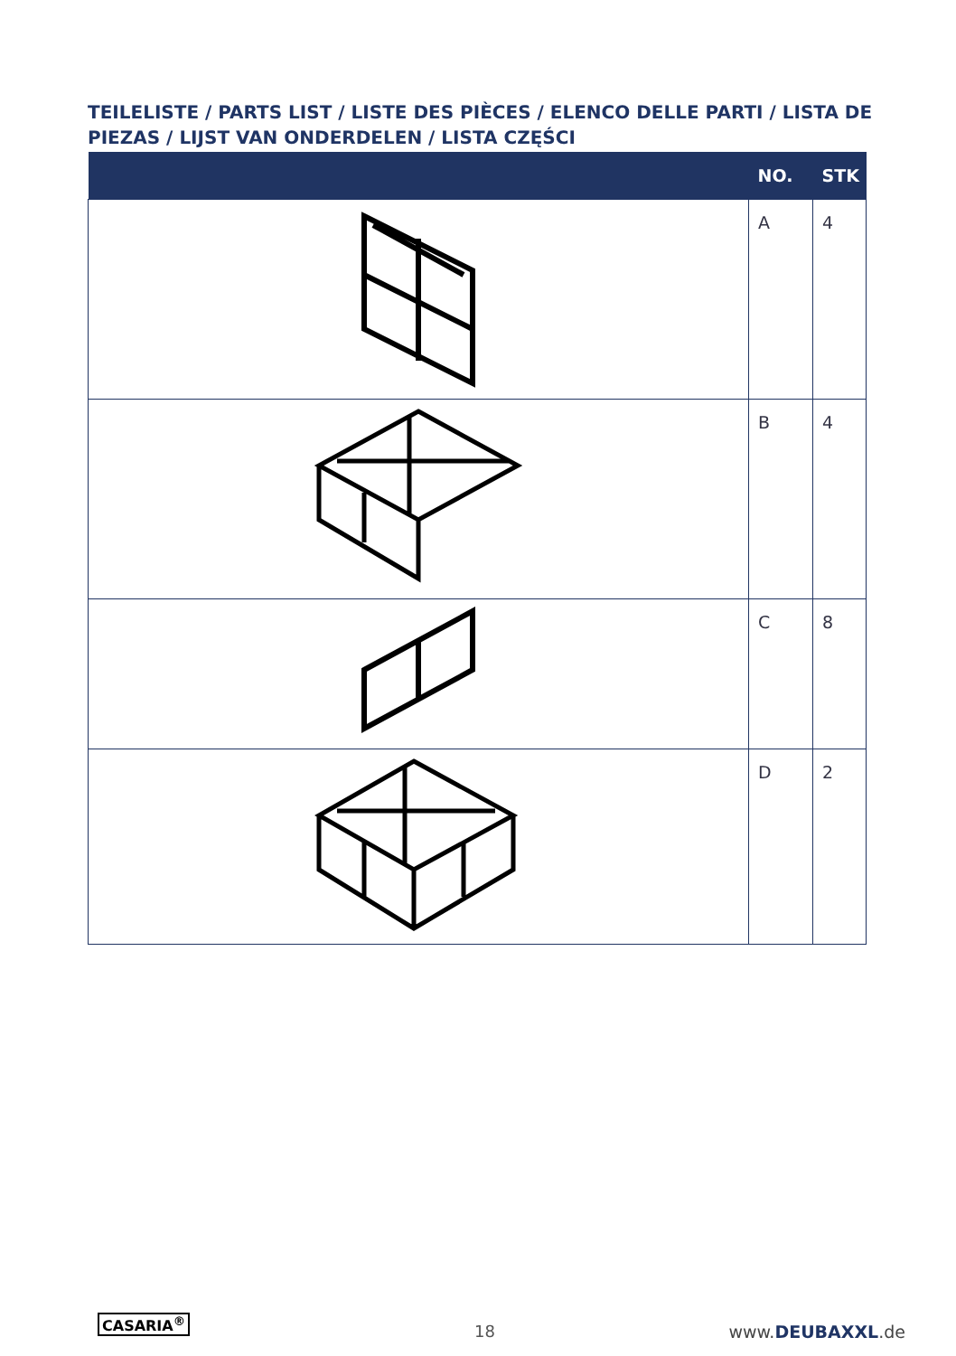TEILELISTE / PARTS LIST / LISTE DES PIÈCES / ELENCO DELLE PARTI / LISTA DE PIEZAS / LIJST VAN ONDERDELEN / LISTA CZĘŚCI
| | NO. | STK |
| --- | --- | --- |
| | A | 4 |
| | B | 4 |
| | C | 8 |
| | D | 2 |
CASARIA<sup>®</sup>
18 www.DEUBAXXL.de